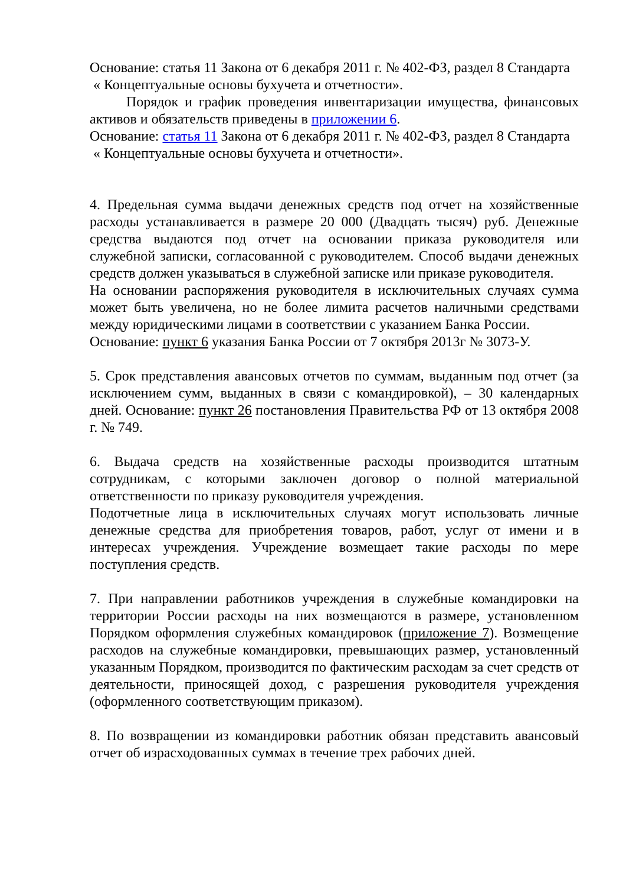Основание: статья 11 Закона от 6 декабря 2011 г. № 402-ФЗ, раздел 8 Стандарта
« Концептуальные основы бухучета и отчетности».
Порядок и график проведения инвентаризации имущества, финансовых активов и обязательств приведены в приложении 6.
Основание: статья 11 Закона от 6 декабря 2011 г. № 402-ФЗ, раздел 8 Стандарта
« Концептуальные основы бухучета и отчетности».
4. Предельная сумма выдачи денежных средств под отчет на хозяйственные расходы устанавливается в размере 20 000 (Двадцать тысяч) руб. Денежные средства выдаются под отчет на основании приказа руководителя или служебной записки, согласованной с руководителем. Способ выдачи денежных средств должен указываться в служебной записке или приказе руководителя.
На основании распоряжения руководителя в исключительных случаях сумма может быть увеличена, но не более лимита расчетов наличными средствами между юридическими лицами в соответствии с указанием Банка России.
Основание: пункт 6 указания Банка России от 7 октября 2013г № 3073-У.
5. Срок представления авансовых отчетов по суммам, выданным под отчет (за исключением сумм, выданных в связи с командировкой), – 30 календарных дней. Основание: пункт 26 постановления Правительства РФ от 13 октября 2008 г. № 749.
6. Выдача средств на хозяйственные расходы производится штатным сотрудникам, с которыми заключен договор о полной материальной ответственности по приказу руководителя учреждения.
Подотчетные лица в исключительных случаях могут использовать личные денежные средства для приобретения товаров, работ, услуг от имени и в интересах учреждения. Учреждение возмещает такие расходы по мере поступления средств.
7. При направлении работников учреждения в служебные командировки на территории России расходы на них возмещаются в размере, установленном Порядком оформления служебных командировок (приложение 7). Возмещение расходов на служебные командировки, превышающих размер, установленный указанным Порядком, производится по фактическим расходам за счет средств от деятельности, приносящей доход, с разрешения руководителя учреждения (оформленного соответствующим приказом).
8. По возвращении из командировки работник обязан представить авансовый отчет об израсходованных суммах в течение трех рабочих дней.